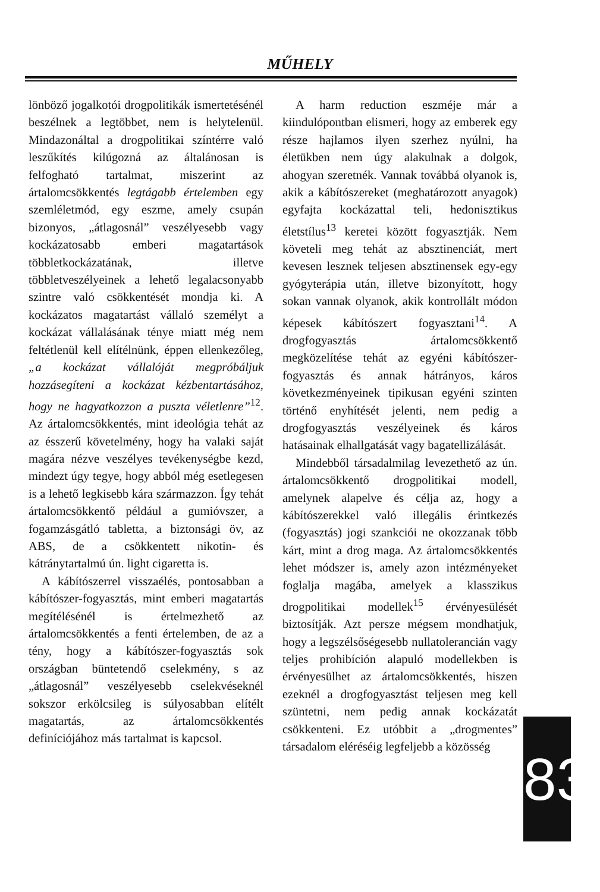MŰHELY
lönböző jogalkotói drogpolitikák ismertetésénél beszélnek a legtöbbet, nem is helytelenül. Mindazonáltal a drogpolitikai színtérre való leszűkítés kilúgozná az általánosan is felfogható tartalmat, miszerint az ártalomcsökkentés legtágabb értelemben egy szemléletmód, egy eszme, amely csupán bizonyos, „átlagosnál” veszélyesebb vagy kockázatosabb emberi magatartások többletkockázatának, illetve többletveszélyeinek a lehető legalacsonyabb szintre való csökkentését mondja ki. A kockázatos magatartást vállaló személyt a kockázat vállalásának ténye miatt még nem feltétlenül kell elítélnünk, éppen ellenkezőleg, „a kockázat vállalóját megpróbáljuk hozzásegíteni a kockázat kézbentartásához, hogy ne hagyatkozzon a puszta véletlenre”<sup>12</sup>. Az ártalomcsökkentés, mint ideológia tehát az az ésszerű követelmény, hogy ha valaki saját magára nézve veszélyes tevékenységbe kezd, mindezt úgy tegye, hogy abból még esetlegesen is a lehető legkisebb kára származzon. Így tehát ártalomcsökkentő például a gumióvszer, a fogamzásgátló tabletta, a biztonsági öv, az ABS, de a csökkentett nikotin- és kátránytartalmú ún. light cigaretta is.
A kábítószerrel visszaélés, pontosabban a kábítószer-fogyasztás, mint emberi magatartás megítélésénél is értelmezhető az ártalomcsökkentés a fenti értelemben, de az a tény, hogy a kábítószer-fogyasztás sok országban büntetendő cselekmény, s az „átlagosnál” veszélyesebb cselekvéseknél sokszor erkölcsileg is súlyosabban elítélt magatartás, az ártalomcsökkentés definíciójához más tartalmat is kapcsol.
A harm reduction eszméje már a kiindulópontban elismeri, hogy az emberek egy része hajlamos ilyen szerhez nyúlni, ha életükben nem úgy alakulnak a dolgok, ahogyan szeretnék. Vannak továbbá olyanok is, akik a kábítószereket (meghatározott anyagok) egyfajta kockázattal teli, hedonisztikus életstílus<sup>13</sup> keretei között fogyasztják. Nem követeli meg tehát az absztinenciát, mert kevesen lesznek teljesen absztinensek egy-egy gyógyterápia után, illetve bizonyított, hogy sokan vannak olyanok, akik kontrollált módon képesek kábítószert fogyasztani<sup>14</sup>. A drogfogyasztás ártalomcsökkentő megközelítése tehát az egyéni kábítószer-fogyasztás és annak hátrányos, káros következményeinek tipikusan egyéni szinten történő enyhítését jelenti, nem pedig a drogfogyasztás veszélyeinek és káros hatásainak elhallgatását vagy bagatellizálását.
Mindebből társadalmilag levezethető az ún. ártalomcsökkentő drogpolitikai modell, amelynek alapelve és célja az, hogy a kábítószerekkel való illegális érintkezés (fogyasztás) jogi szankciói ne okozzanak több kárt, mint a drog maga. Az ártalomcsökkentés lehet módszer is, amely azon intézményeket foglalja magába, amelyek a klasszikus drogpolitikai modellek<sup>15</sup> érvényesülését biztosítják. Azt persze mégsem mondhatjuk, hogy a legszélsőségesebb nullatolerancián vagy teljes prohibíción alapuló modellekben is érvényesülhet az ártalomcsökkentés, hiszen ezeknél a drogfogyasztást teljesen meg kell szüntetni, nem pedig annak kockázatát csökkenteni. Ez utóbbit a „drogmentes” társadalom eléréséig legfeljebb a közösség
8 3